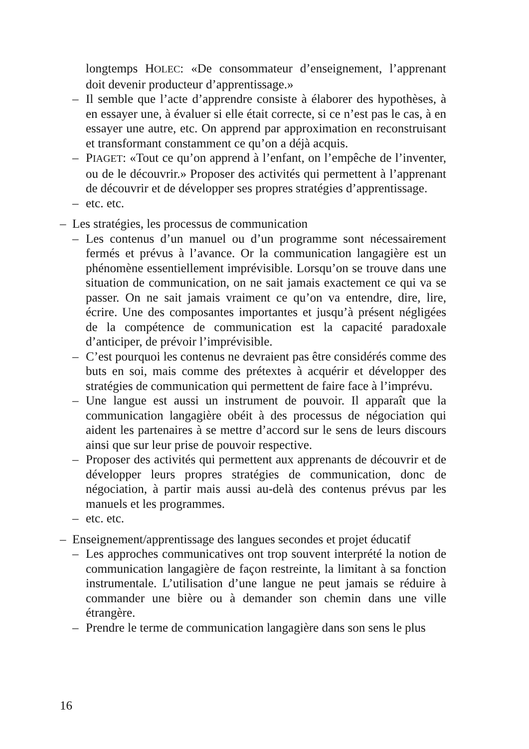longtemps HOLEC: «De consommateur d’enseignement, l’apprenant doit devenir producteur d’apprentissage.»
– Il semble que l’acte d’apprendre consiste à élaborer des hypothèses, à en essayer une, à évaluer si elle était correcte, si ce n’est pas le cas, à en essayer une autre, etc. On apprend par approximation en reconstruisant et transformant constamment ce qu’on a déjà acquis.
– PIAGET: «Tout ce qu’on apprend à l’enfant, on l’empêche de l’inventer, ou de le découvrir.» Proposer des activités qui permettent à l’apprenant de découvrir et de développer ses propres stratégies d’apprentissage.
– etc. etc.
– Les stratégies, les processus de communication
– Les contenus d’un manuel ou d’un programme sont nécessairement fermés et prévus à l’avance. Or la communication langagière est un phénomène essentiellement imprévisible. Lorsqu’on se trouve dans une situation de communication, on ne sait jamais exactement ce qui va se passer. On ne sait jamais vraiment ce qu’on va entendre, dire, lire, écrire. Une des composantes importantes et jusqu’à présent négligées de la compétence de communication est la capacité paradoxale d’anticiper, de prévoir l’imprévisible.
– C’est pourquoi les contenus ne devraient pas être considérés comme des buts en soi, mais comme des prétextes à acquérir et développer des stratégies de communication qui permettent de faire face à l’imprévu.
– Une langue est aussi un instrument de pouvoir. Il apparaît que la communication langagière obéit à des processus de négociation qui aident les partenaires à se mettre d’accord sur le sens de leurs discours ainsi que sur leur prise de pouvoir respective.
– Proposer des activités qui permettent aux apprenants de découvrir et de développer leurs propres stratégies de communication, donc de négociation, à partir mais aussi au-delà des contenus prévus par les manuels et les programmes.
– etc. etc.
– Enseignement/apprentissage des langues secondes et projet éducatif
– Les approches communicatives ont trop souvent interprété la notion de communication langagière de façon restreinte, la limitant à sa fonction instrumentale. L’utilisation d’une langue ne peut jamais se réduire à commander une bière ou à demander son chemin dans une ville étrangère.
– Prendre le terme de communication langagière dans son sens le plus
16